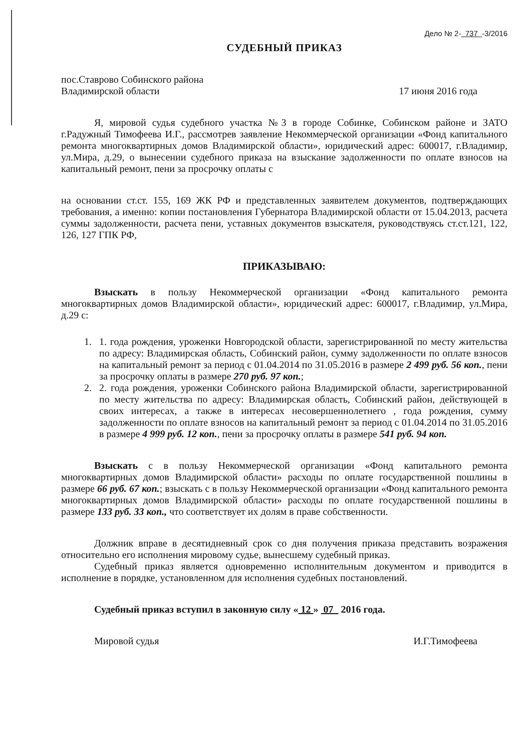Дело № 2- 737 -3/2016
СУДЕБНЫЙ ПРИКАЗ
пос.Ставрово Собинского района
Владимирской области 17 июня 2016 года
Я, мировой судья судебного участка №3 в городе Собинке, Собинском районе и ЗАТО г.Радужный Тимофеева И.Г., рассмотрев заявление Некоммерческой организации «Фонд капитального ремонта многоквартирных домов Владимирской области», юридический адрес: 600017, г.Владимир, ул.Мира, д.29, о вынесении судебного приказа на взыскание задолженности по оплате взносов на капитальный ремонт, пени за просрочку оплаты с
на основании ст.ст. 155, 169 ЖК РФ и представленных заявителем документов, подтверждающих требования, а именно: копии постановления Губернатора Владимирской области от 15.04.2013, расчета суммы задолженности, расчета пени, уставных документов взыскателя, руководствуясь ст.ст.121, 122, 126, 127 ГПК РФ,
ПРИКАЗЫВАЮ:
Взыскать в пользу Некоммерческой организации «Фонд капитального ремонта многоквартирных домов Владимирской области», юридический адрес: 600017, г.Владимир, ул.Мира, д.29 с:
1. 1. года рождения, уроженки Новгородской области, зарегистрированной по месту жительства по адресу: Владимирская область, Собинский район, сумму задолженности по оплате взносов на капитальный ремонт за период с 01.04.2014 по 31.05.2016 в размере 2 499 руб. 56 коп., пени за просрочку оплаты в размере 270 руб. 97 коп.;
2. 2. года рождения, уроженки Собинского района Владимирской области, зарегистрированной по месту жительства по адресу: Владимирская область, Собинский район, действующей в своих интересах, а также в интересах несовершеннолетнего , года рождения, сумму задолженности по оплате взносов на капитальный ремонт за период с 01.04.2014 по 31.05.2016 в размере 4 999 руб. 12 коп., пени за просрочку оплаты в размере 541 руб. 94 коп.
Взыскать с в пользу Некоммерческой организации «Фонд капитального ремонта многоквартирных домов Владимирской области» расходы по оплате государственной пошлины в размере 66 руб. 67 коп.; взыскать с в пользу Некоммерческой организации «Фонд капитального ремонта многоквартирных домов Владимирской области» расходы по оплате государственной пошлины в размере 133 руб. 33 коп., что соответствует их долям в праве собственности.
Должник вправе в десятидневный срок со дня получения приказа представить возражения относительно его исполнения мировому судье, вынесшему судебный приказ.
Судебный приказ является одновременно исполнительным документом и приводится в исполнение в порядке, установленном для исполнения судебных постановлений.
Судебный приказ вступил в законную силу « 12 » 07 2016 года.
Мировой судья И.Г.Тимофеева